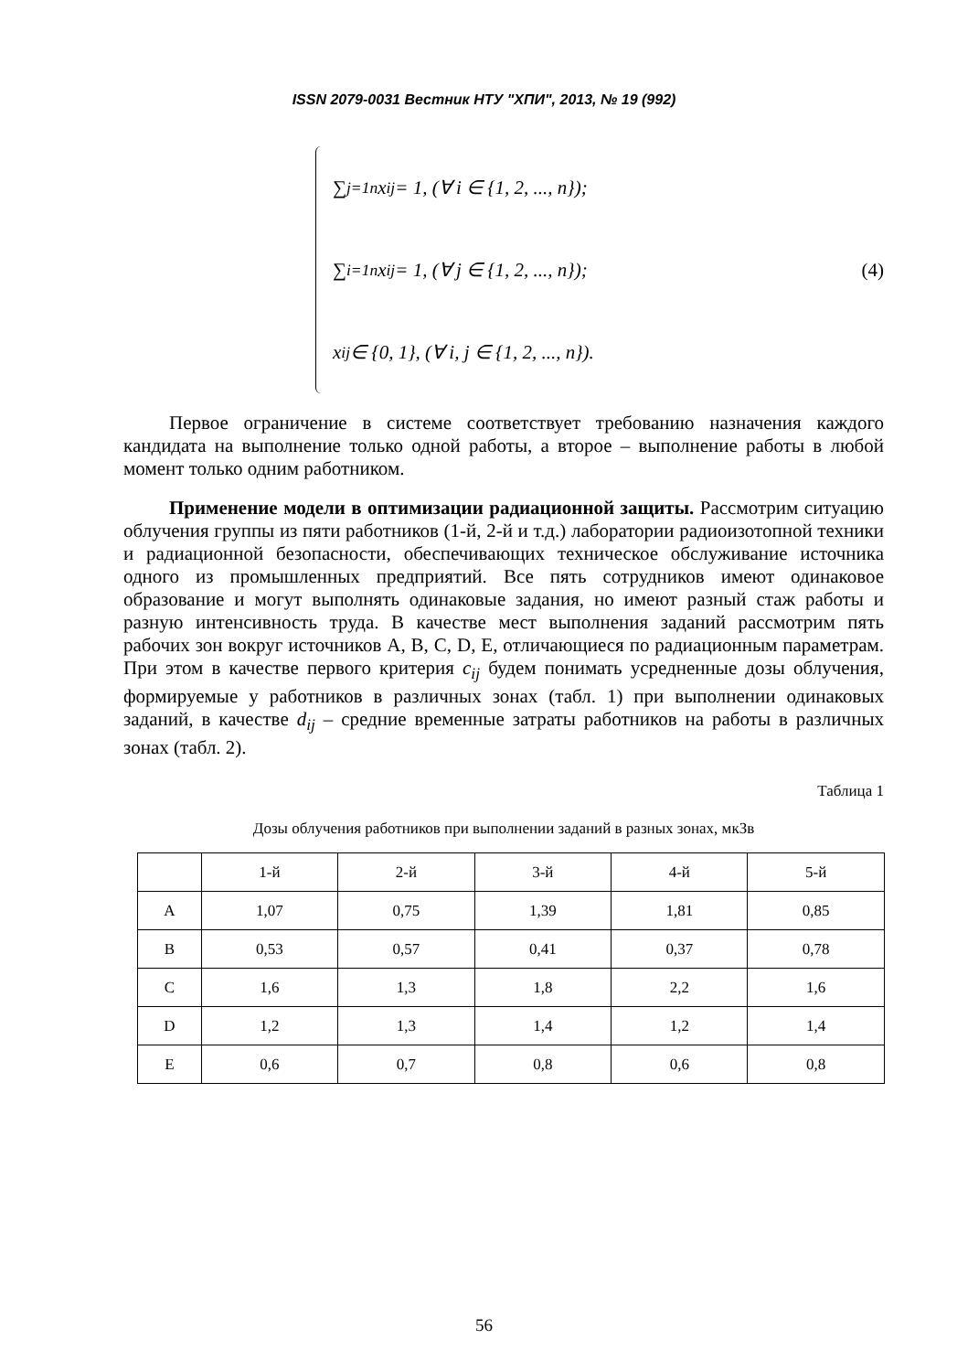ISSN 2079-0031 Вестник НТУ "ХПИ", 2013, № 19 (992)
∑<sub>j=1</sub><sup>n</sup> x<sub>ij</sub> = 1, (∀ i ∈ {1, 2, ..., n});
∑<sub>i=1</sub><sup>n</sup> x<sub>ij</sub> = 1, (∀ j ∈ {1, 2, ..., n});
x<sub>ij</sub> ∈ {0, 1}, (∀ i, j ∈ {1, 2, ..., n}).
(4)
Первое ограничение в системе соответствует требованию назначения каждого кандидата на выполнение только одной работы, а второе – выполнение работы в любой момент только одним работником.
Применение модели в оптимизации радиационной защиты. Рассмотрим ситуацию облучения группы из пяти работников (1-й, 2-й и т.д.) лаборатории радиоизотопной техники и радиационной безопасности, обеспечивающих техническое обслуживание источника одного из промышленных предприятий. Все пять сотрудников имеют одинаковое образование и могут выполнять одинаковые задания, но имеют разный стаж работы и разную интенсивность труда. В качестве мест выполнения заданий рассмотрим пять рабочих зон вокруг источников A, B, C, D, E, отличающиеся по радиационным параметрам. При этом в качестве первого критерия c<sub>ij</sub> будем понимать усредненные дозы облучения, формируемые у работников в различных зонах (табл. 1) при выполнении одинаковых заданий, в качестве d<sub>ij</sub> – средние временные затраты работников на работы в различных зонах (табл. 2).
Таблица 1
Дозы облучения работников при выполнении заданий в разных зонах, мкЗв
| | 1-й | 2-й | 3-й | 4-й | 5-й |
| --- | --- | --- | --- | --- | --- |
| A | 1,07 | 0,75 | 1,39 | 1,81 | 0,85 |
| B | 0,53 | 0,57 | 0,41 | 0,37 | 0,78 |
| C | 1,6 | 1,3 | 1,8 | 2,2 | 1,6 |
| D | 1,2 | 1,3 | 1,4 | 1,2 | 1,4 |
| E | 0,6 | 0,7 | 0,8 | 0,6 | 0,8 |
56